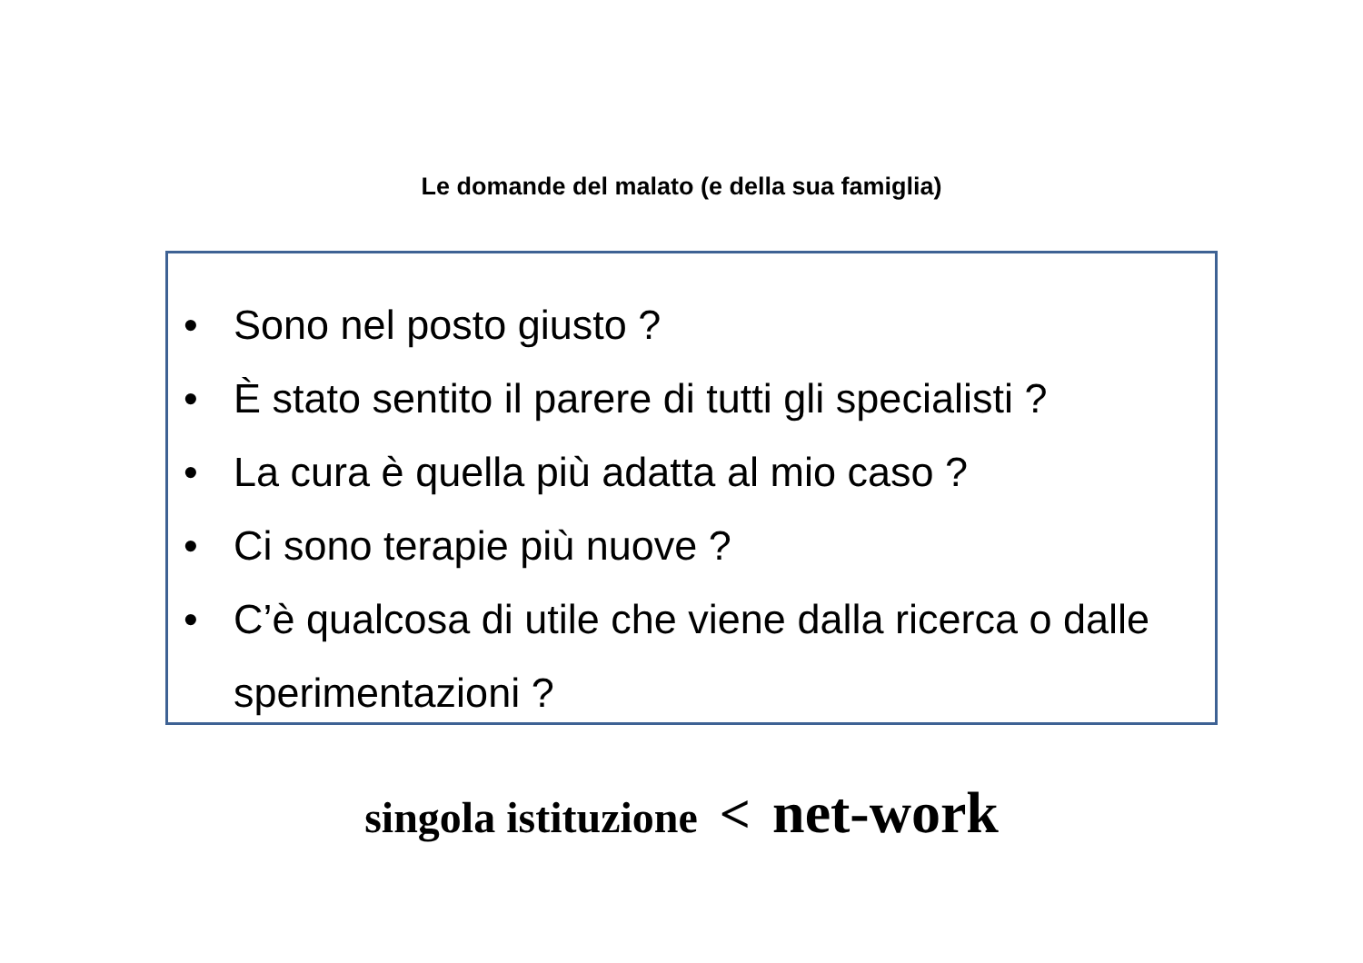Le domande del malato (e della sua famiglia)
• Sono nel posto giusto ?
• È stato sentito il parere di tutti gli specialisti ?
• La cura è quella più adatta al mio caso ?
• Ci sono terapie più nuove ?
• C’è qualcosa di utile che viene dalla ricerca o dalle sperimentazioni ?
singola istituzione < net-work